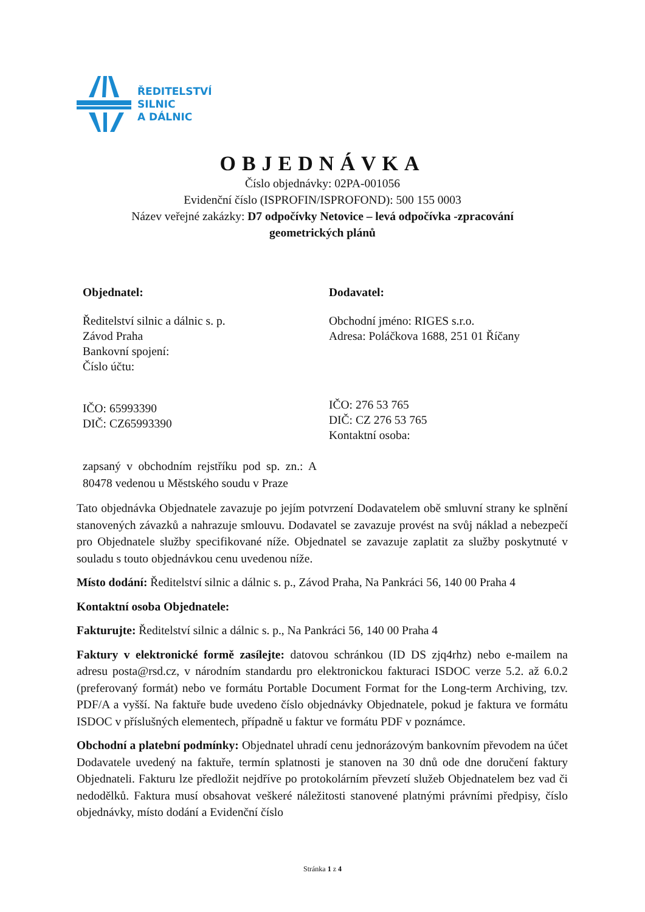ŘEDITELSTVÍ
SILNIC
A DÁLNIC
OBJEDNÁVKA
Číslo objednávky: 02PA-001056
Evidenční číslo (ISPROFIN/ISPROFOND): 500 155 0003
Název veřejné zakázky: D7 odpočívky Netovice – levá odpočívka -zpracování
geometrických plánů
Objednatel:
Ředitelství silnic a dálnic s. p.
Závod Praha
Bankovní spojení:
Číslo účtu:
IČO: 65993390
DIČ: CZ65993390
zapsaný v obchodním rejstříku pod sp. zn.: A 80478 vedenou u Městského soudu v Praze
Dodavatel:
Obchodní jméno: RIGES s.r.o.
Adresa: Poláčkova 1688, 251 01 Říčany
IČO: 276 53 765
DIČ: CZ 276 53 765
Kontaktní osoba:
Tato objednávka Objednatele zavazuje po jejím potvrzení Dodavatelem obě smluvní strany ke splnění stanovených závazků a nahrazuje smlouvu. Dodavatel se zavazuje provést na svůj náklad a nebezpečí pro Objednatele služby specifikované níže. Objednatel se zavazuje zaplatit za služby poskytnuté v souladu s touto objednávkou cenu uvedenou níže.
Místo dodání: Ředitelství silnic a dálnic s. p., Závod Praha, Na Pankráci 56, 140 00 Praha 4
Kontaktní osoba Objednatele:
Fakturujte: Ředitelství silnic a dálnic s. p., Na Pankráci 56, 140 00 Praha 4
Faktury v elektronické formě zasílejte: datovou schránkou (ID DS zjq4rhz) nebo e-mailem na adresu posta@rsd.cz, v národním standardu pro elektronickou fakturaci ISDOC verze 5.2. až 6.0.2 (preferovaný formát) nebo ve formátu Portable Document Format for the Long-term Archiving, tzv. PDF/A a vyšší. Na faktuře bude uvedeno číslo objednávky Objednatele, pokud je faktura ve formátu ISDOC v příslušných elementech, případně u faktur ve formátu PDF v poznámce.
Obchodní a platební podmínky: Objednatel uhradí cenu jednorázovým bankovním převodem na účet Dodavatele uvedený na faktuře, termín splatnosti je stanoven na 30 dnů ode dne doručení faktury Objednateli. Fakturu lze předložit nejdříve po protokolárním převzetí služeb Objednatelem bez vad či nedodělků. Faktura musí obsahovat veškeré náležitosti stanovené platnými právními předpisy, číslo objednávky, místo dodání a Evidenční číslo
Stránka 1 z 4